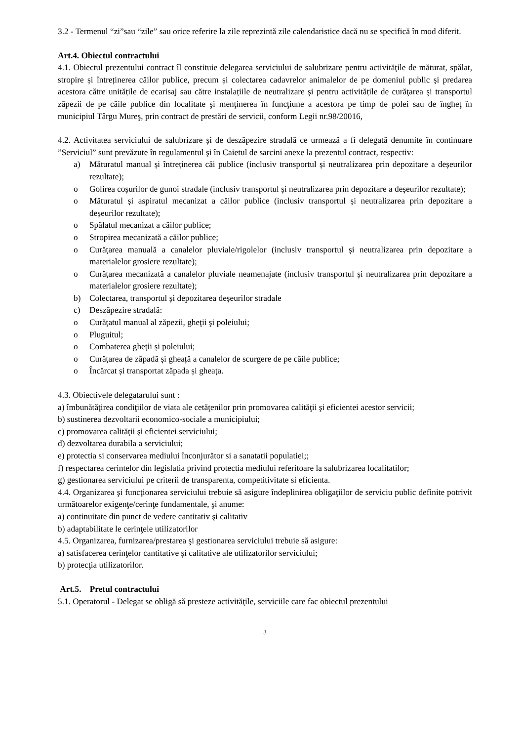3.2 - Termenul “zi”sau “zile” sau orice referire la zile reprezintă zile calendaristice dacă nu se specifică în mod diferit.
Art.4. Obiectul contractului
4.1. Obiectul prezentului contract îl constituie delegarea serviciului de salubrizare pentru activităţile de măturat, spălat, stropire și întreținerea căilor publice, precum și colectarea cadavrelor animalelor de pe domeniul public și predarea acestora către unitățile de ecarisaj sau către instalațiile de neutralizare şi pentru activitățile de curăţarea şi transportul zăpezii de pe căile publice din localitate şi menţinerea în funcţiune a acestora pe timp de polei sau de îngheţ în municipiul Târgu Mureş, prin contract de prestări de servicii, conform Legii nr.98/20016,
4.2. Activitatea serviciului de salubrizare și de deszăpezire stradală ce urmează a fi delegată denumite în continuare ”Serviciul” sunt prevăzute în regulamentul şi în Caietul de sarcini anexe la prezentul contract, respectiv:
a) Măturatul manual și întreținerea căi publice (inclusiv transportul și neutralizarea prin depozitare a deșeurilor rezultate);
o Golirea coșurilor de gunoi stradale (inclusiv transportul și neutralizarea prin depozitare a deșeurilor rezultate);
o Măturatul și aspiratul mecanizat a căilor publice (inclusiv transportul și neutralizarea prin depozitare a deșeurilor rezultate);
o Spălatul mecanizat a căilor publice;
o Stropirea mecanizată a căilor publice;
o Curățarea manuală a canalelor pluviale/rigolelor (inclusiv transportul și neutralizarea prin depozitare a materialelor grosiere rezultate);
o Curățarea mecanizată a canalelor pluviale neamenajate (inclusiv transportul și neutralizarea prin depozitare a materialelor grosiere rezultate);
b) Colectarea, transportul și depozitarea deșeurilor stradale
c) Deszăpezire stradală:
o Curăţatul manual al zăpezii, gheţii şi poleiului;
o Pluguitul;
o Combaterea gheții și poleiului;
o Curățarea de zăpadă și gheață a canalelor de scurgere de pe căile publice;
o Încărcat și transportat zăpada și gheața.
4.3. Obiectivele delegatarului sunt :
a) îmbunătăţirea condiţiilor de viata ale cetăţenilor prin promovarea calităţii şi eficientei acestor servicii;
b) sustinerea dezvoltarii economico-sociale a municipiului;
c) promovarea calităţii şi eficientei serviciului;
d) dezvoltarea durabila a serviciului;
e) protectia si conservarea mediului înconjurător si a sanatatii populatiei;;
f) respectarea cerintelor din legislatia privind protectia mediului referitoare la salubrizarea localitatilor;
g) gestionarea serviciului pe criterii de transparenta, competitivitate si eficienta.
4.4. Organizarea şi funcţionarea serviciului trebuie să asigure îndeplinirea obligaţiilor de serviciu public definite potrivit următoarelor exigenţe/cerinţe fundamentale, şi anume:
a) continuitate din punct de vedere cantitativ şi calitativ
b) adaptabilitate le cerinţele utilizatorilor
4.5. Organizarea, furnizarea/prestarea şi gestionarea serviciului trebuie să asigure:
a) satisfacerea cerinţelor cantitative şi calitative ale utilizatorilor serviciului;
b) protecţia utilizatorilor.
Art.5. Pretul contractului
5.1. Operatorul - Delegat se obligă să presteze activităţile, serviciile care fac obiectul prezentului
3